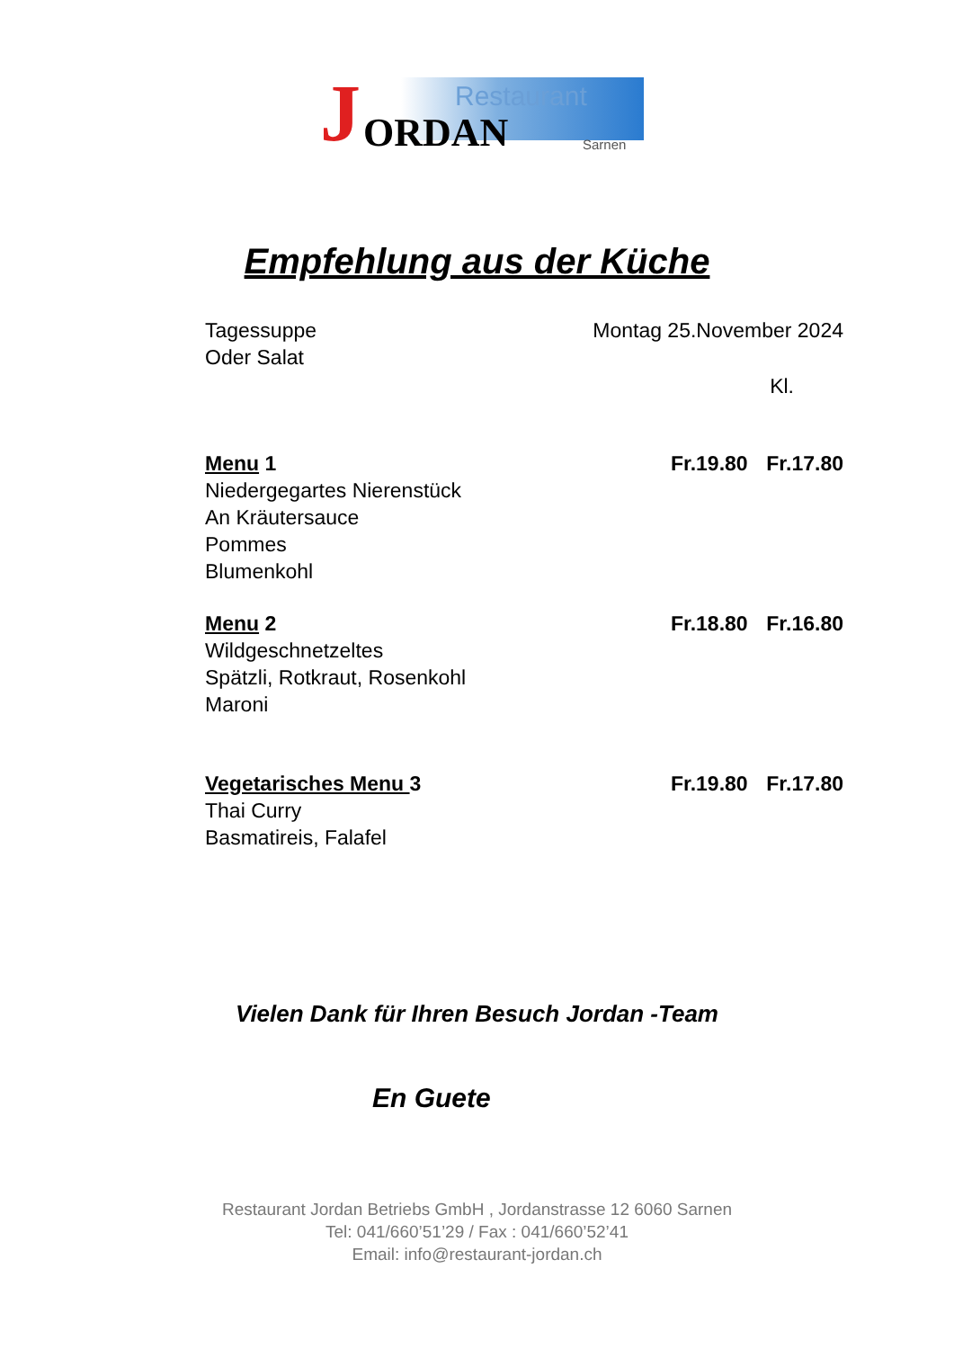Restaurant
J ORDAN Sarnen
Empfehlung aus der Küche
Tagessuppe Montag 25.November 2024
Oder Salat
Kl.
Menu 1 Fr.19.80 Fr.17.80
Niedergegartes Nierenstück
An Kräutersauce
Pommes
Blumenkohl
Menu 2 Fr.18.80 Fr.16.80
Wildgeschnetzeltes
Spätzli, Rotkraut, Rosenkohl
Maroni
Vegetarisches Menu 3 Fr.19.80 Fr.17.80
Thai Curry
Basmatireis, Falafel
Vielen Dank für Ihren Besuch Jordan -Team
En Guete
Restaurant Jordan Betriebs GmbH , Jordanstrasse 12 6060 Sarnen
Tel: 041/660’51’29 / Fax : 041/660’52’41
Email: info@restaurant-jordan.ch